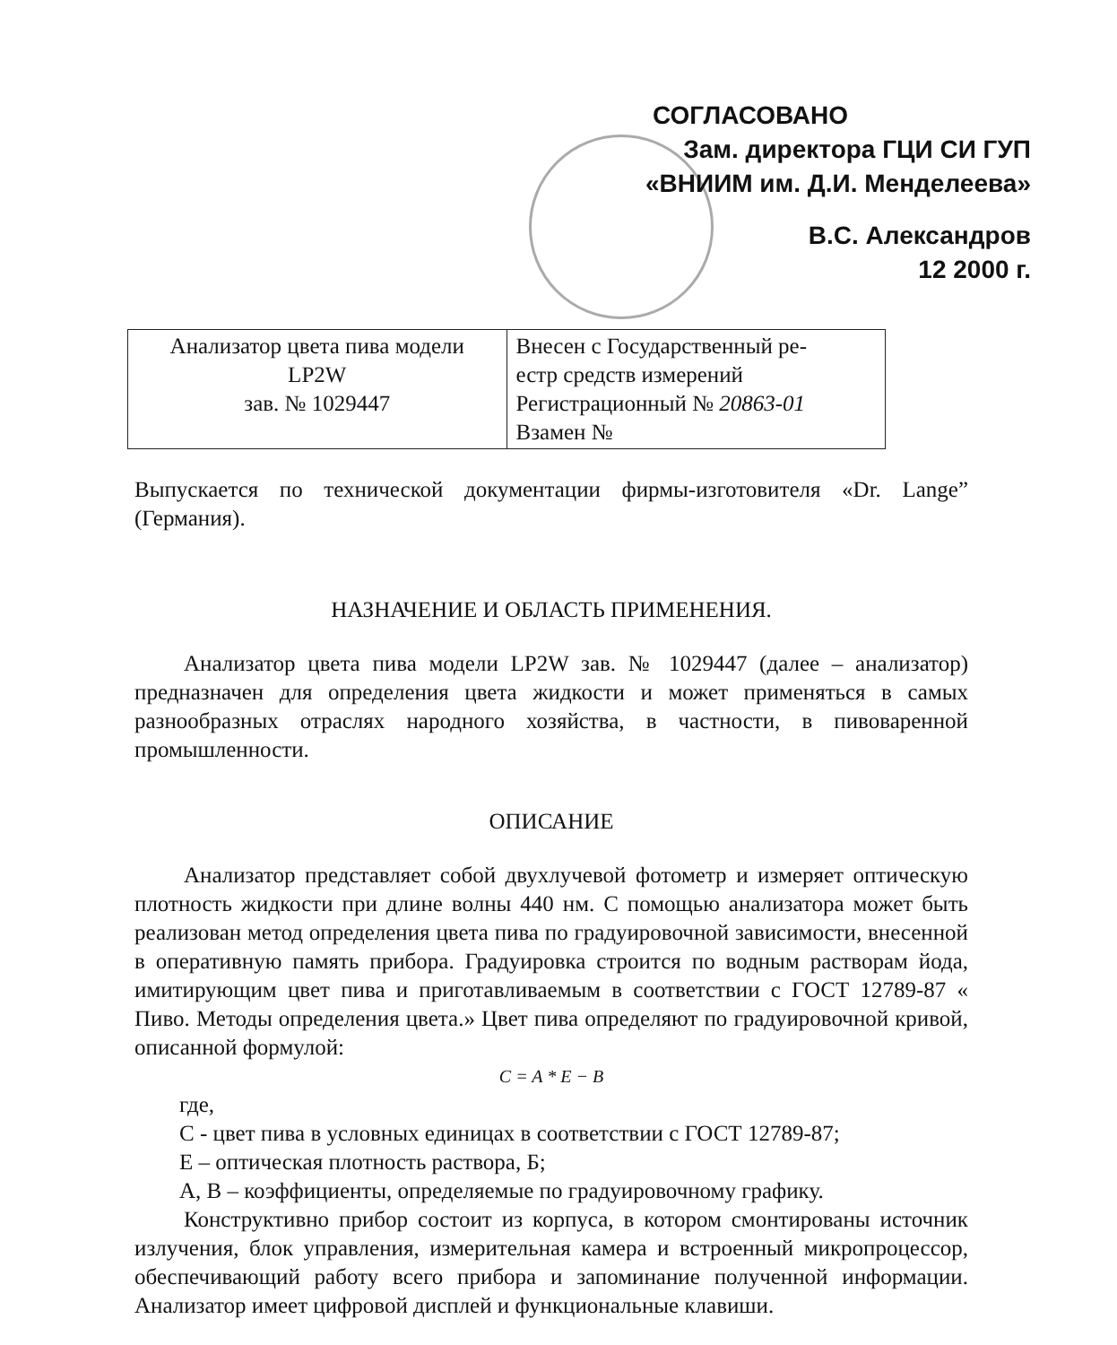СОГЛАСОВАНО
Зам. директора ГЦИ СИ ГУП
«ВНИИМ им. Д.И. Менделеева»
В.С. Александров
12 2000 г.
| Анализатор цвета пива модели LP2W зав. № 1029447 | Внесен с Государственный ре- естр средств измерений Регистрационный № 20863-01 Взамен № |
Выпускается по технической документации фирмы-изготовителя «Dr. Lange” (Германия).
НАЗНАЧЕНИЕ И ОБЛАСТЬ ПРИМЕНЕНИЯ.
Анализатор цвета пива модели LP2W зав. № 1029447 (далее – анализатор) предназначен для определения цвета жидкости и может применяться в самых разнообразных отраслях народного хозяйства, в частности, в пивоваренной промышленности.
ОПИСАНИЕ
Анализатор представляет собой двухлучевой фотометр и измеряет оптическую плотность жидкости при длине волны 440 нм. С помощью анализатора может быть реализован метод определения цвета пива по градуировочной зависимости, внесенной в оперативную память прибора. Градуировка строится по водным растворам йода, имитирующим цвет пива и приготавливаемым в соответствии с ГОСТ 12789-87 « Пиво. Методы определения цвета.» Цвет пива определяют по градуировочной кривой, описанной формулой:
C = A * E − B
где,
С - цвет пива в условных единицах в соответствии с ГОСТ 12789-87;
Е – оптическая плотность раствора, Б;
А, В – коэффициенты, определяемые по градуировочному графику.
Конструктивно прибор состоит из корпуса, в котором смонтированы источник излучения, блок управления, измерительная камера и встроенный микропроцессор, обеспечивающий работу всего прибора и запоминание полученной информации. Анализатор имеет цифровой дисплей и функциональные клавиши.